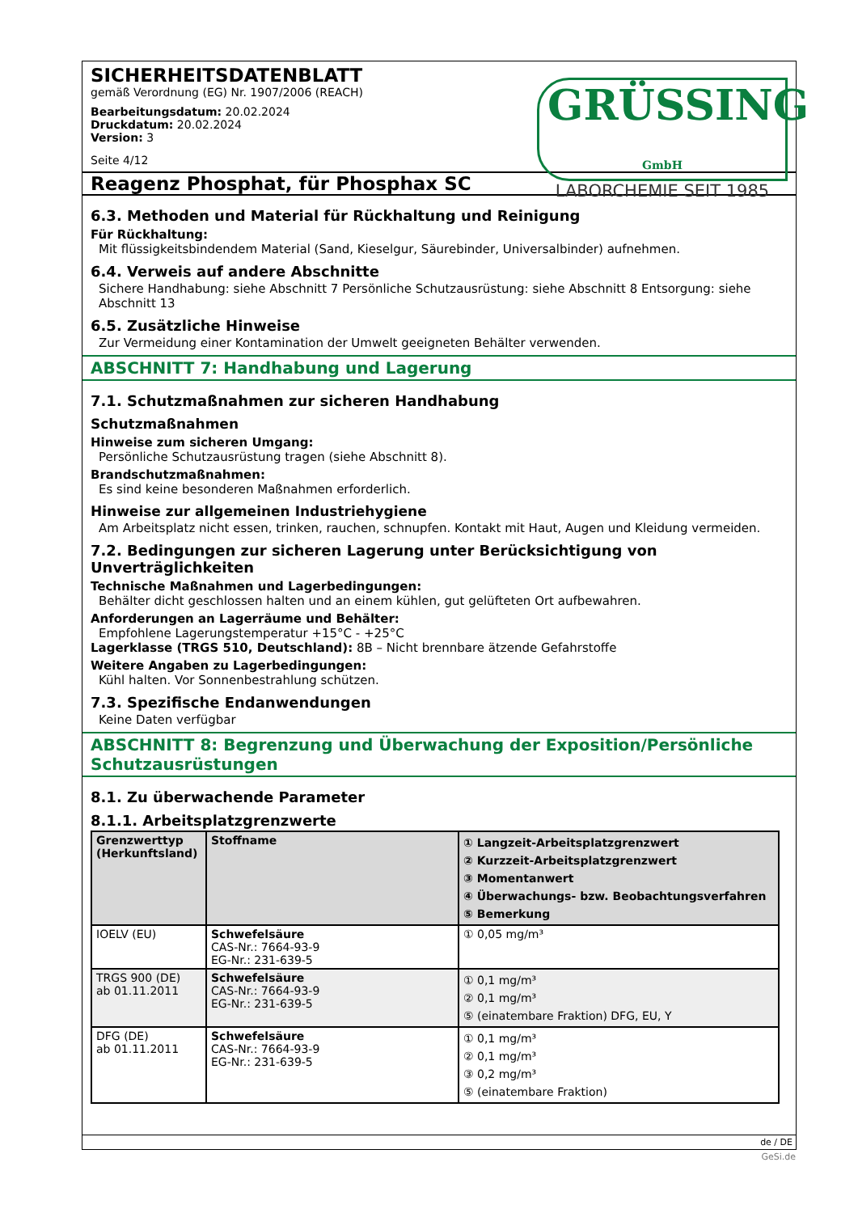SICHERHEITSDATENBLATT
gemäß Verordnung (EG) Nr. 1907/2006 (REACH)
Bearbeitungsdatum: 20.02.2024
Druckdatum: 20.02.2024
Version: 3
Seite 4/12
GRÜSSING GmbH
LABORCHEMIE SEIT 1985
Reagenz Phosphat, für Phosphax SC
6.3. Methoden und Material für Rückhaltung und Reinigung
Für Rückhaltung:
Mit flüssigkeitsbindendem Material (Sand, Kieselgur, Säurebinder, Universalbinder) aufnehmen.
6.4. Verweis auf andere Abschnitte
Sichere Handhabung: siehe Abschnitt 7 Persönliche Schutzausrüstung: siehe Abschnitt 8 Entsorgung: siehe Abschnitt 13
6.5. Zusätzliche Hinweise
Zur Vermeidung einer Kontamination der Umwelt geeigneten Behälter verwenden.
ABSCHNITT 7: Handhabung und Lagerung
7.1. Schutzmaßnahmen zur sicheren Handhabung
Schutzmaßnahmen
Hinweise zum sicheren Umgang:
Persönliche Schutzausrüstung tragen (siehe Abschnitt 8).
Brandschutzmaßnahmen:
Es sind keine besonderen Maßnahmen erforderlich.
Hinweise zur allgemeinen Industriehygiene
Am Arbeitsplatz nicht essen, trinken, rauchen, schnupfen. Kontakt mit Haut, Augen und Kleidung vermeiden.
7.2. Bedingungen zur sicheren Lagerung unter Berücksichtigung von Unverträglichkeiten
Technische Maßnahmen und Lagerbedingungen:
Behälter dicht geschlossen halten und an einem kühlen, gut gelüfteten Ort aufbewahren.
Anforderungen an Lagerräume und Behälter:
Empfohlene Lagerungstemperatur +15°C - +25°C
Lagerklasse (TRGS 510, Deutschland): 8B – Nicht brennbare ätzende Gefahrstoffe
Weitere Angaben zu Lagerbedingungen:
Kühl halten. Vor Sonnenbestrahlung schützen.
7.3. Spezifische Endanwendungen
Keine Daten verfügbar
ABSCHNITT 8: Begrenzung und Überwachung der Exposition/Persönliche Schutzausrüstungen
8.1. Zu überwachende Parameter
8.1.1. Arbeitsplatzgrenzwerte
| Grenzwerttyp (Herkunftsland) | Stoffname | ① Langzeit-Arbeitsplatzgrenzwert ② Kurzzeit-Arbeitsplatzgrenzwert ③ Momentanwert ④ Überwachungs- bzw. Beobachtungsverfahren ⑤ Bemerkung |
| --- | --- | --- |
| IOELV (EU) | Schwefelsäure CAS-Nr.: 7664-93-9 EG-Nr.: 231-639-5 | ① 0,05 mg/m³ |
| TRGS 900 (DE) ab 01.11.2011 | Schwefelsäure CAS-Nr.: 7664-93-9 EG-Nr.: 231-639-5 | ① 0,1 mg/m³ ② 0,1 mg/m³ ⑤ (einatembare Fraktion) DFG, EU, Y |
| DFG (DE) ab 01.11.2011 | Schwefelsäure CAS-Nr.: 7664-93-9 EG-Nr.: 231-639-5 | ① 0,1 mg/m³ ② 0,1 mg/m³ ③ 0,2 mg/m³ ⑤ (einatembare Fraktion) |
de / DE
GeSi.de